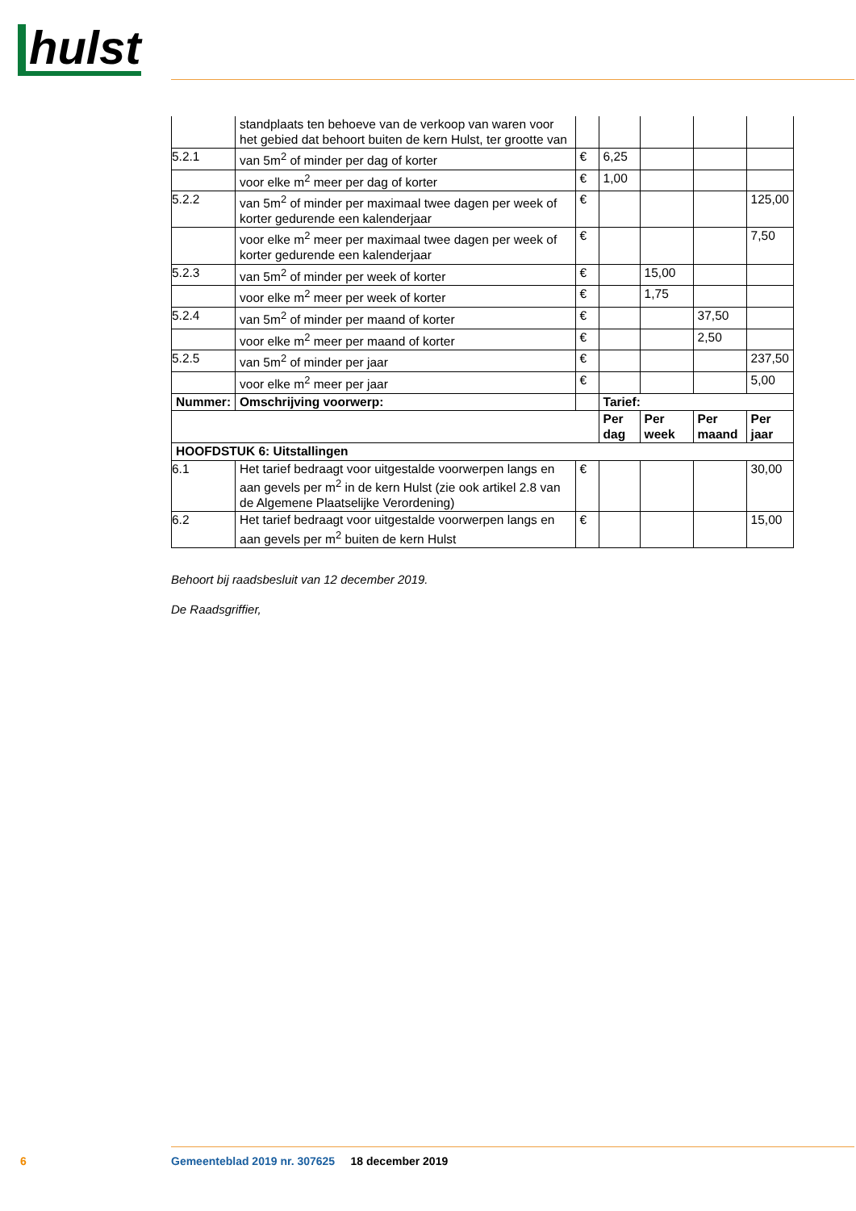hulst
| | standplaats ten behoeve van de verkoop van waren voor het gebied dat behoort buiten de kern Hulst, ter grootte van | | | | | |
| 5.2.1 | van 5m<sup>2</sup> of minder per dag of korter | € | 6,25 | | | |
| | voor elke m<sup>2</sup> meer per dag of korter | € | 1,00 | | | |
| 5.2.2 | van 5m<sup>2</sup> of minder per maximaal twee dagen per week of korter gedurende een kalenderjaar | € | | | | 125,00 |
| | voor elke m<sup>2</sup> meer per maximaal twee dagen per week of korter gedurende een kalenderjaar | € | | | | 7,50 |
| 5.2.3 | van 5m<sup>2</sup> of minder per week of korter | € | | 15,00 | | |
| | voor elke m<sup>2</sup> meer per week of korter | € | | 1,75 | | |
| 5.2.4 | van 5m<sup>2</sup> of minder per maand of korter | € | | | 37,50 | |
| | voor elke m<sup>2</sup> meer per maand of korter | € | | | 2,50 | |
| 5.2.5 | van 5m<sup>2</sup> of minder per jaar | € | | | | 237,50 |
| | voor elke m<sup>2</sup> meer per jaar | € | | | | 5,00 |
| Nummer: | Omschrijving voorwerp: | | Tarief: | | | |
| | | | Per dag | Per week | Per maand | Per jaar |
| HOOFDSTUK 6: Uitstallingen | | | | | | |
| 6.1 | Het tarief bedraagt voor uitgestalde voorwerpen langs en aan gevels per m<sup>2</sup> in de kern Hulst (zie ook artikel 2.8 van de Algemene Plaatselijke Verordening) | € | | | | 30,00 |
| 6.2 | Het tarief bedraagt voor uitgestalde voorwerpen langs en aan gevels per m<sup>2</sup> buiten de kern Hulst | € | | | | 15,00 |
Behoort bij raadsbesluit van 12 december 2019.
De Raadsgriffier,
6 Gemeenteblad 2019 nr. 307625 18 december 2019